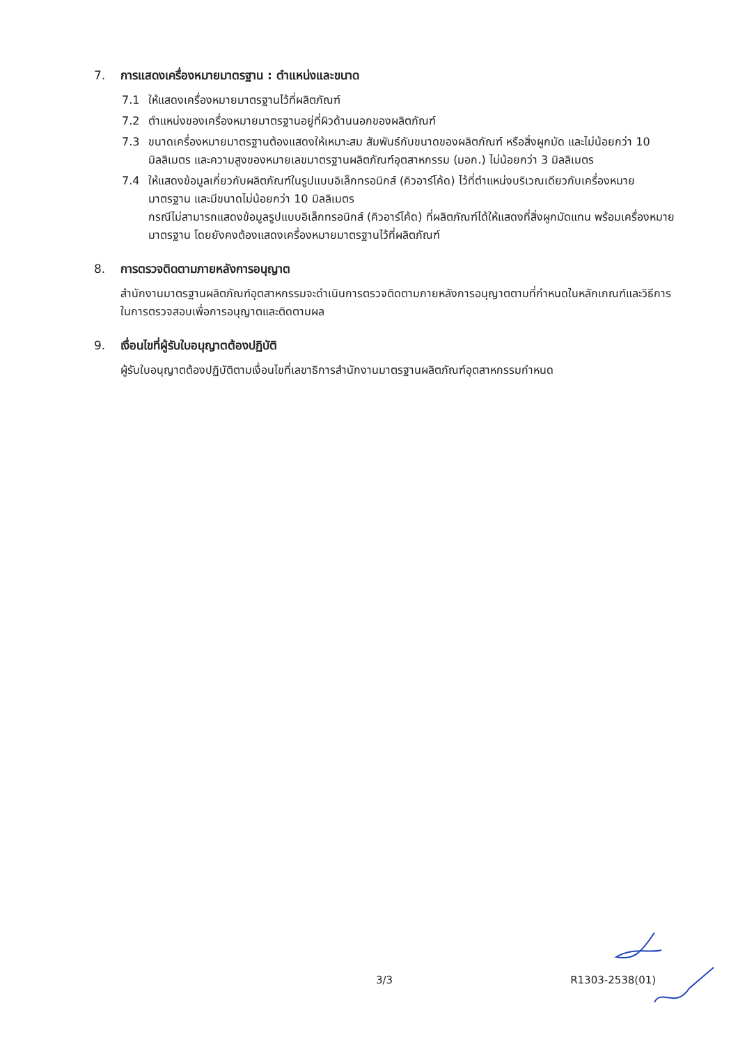7. การแสดงเครื่องหมายมาตรฐาน : ตำแหน่งและขนาด
7.1 ให้แสดงเครื่องหมายมาตรฐานไว้ที่ผลิตภัณฑ์
7.2 ตำแหน่งของเครื่องหมายมาตรฐานอยู่ที่ผิวด้านนอกของผลิตภัณฑ์
7.3 ขนาดเครื่องหมายมาตรฐานต้องแสดงให้เหมาะสม สัมพันธ์กับขนาดของผลิตภัณฑ์ หรือสิ่งผูกมัด และไม่น้อยกว่า 10 มิลลิเมตร และความสูงของหมายเลขมาตรฐานผลิตภัณฑ์อุตสาหกรรม (มอก.) ไม่น้อยกว่า 3 มิลลิเมตร
7.4 ให้แสดงข้อมูลเกี่ยวกับผลิตภัณฑ์ในรูปแบบอิเล็กทรอนิกส์ (คิวอาร์โค้ด) ไว้ที่ตำแหน่งบริเวณเดียวกับเครื่องหมายมาตรฐาน และมีขนาดไม่น้อยกว่า 10 มิลลิเมตร
กรณีไม่สามารถแสดงข้อมูลรูปแบบอิเล็กทรอนิกส์ (คิวอาร์โค้ด) ที่ผลิตภัณฑ์ได้ให้แสดงที่สิ่งผูกมัดแทน พร้อมเครื่องหมายมาตรฐาน โดยยังคงต้องแสดงเครื่องหมายมาตรฐานไว้ที่ผลิตภัณฑ์
8. การตรวจติดตามภายหลังการอนุญาต
สำนักงานมาตรฐานผลิตภัณฑ์อุตสาหกรรมจะดำเนินการตรวจติดตามภายหลังการอนุญาตตามที่กำหนดในหลักเกณฑ์และวิธีการในการตรวจสอบเพื่อการอนุญาตและติดตามผล
9. เงื่อนไขที่ผู้รับใบอนุญาตต้องปฏิบัติ
ผู้รับใบอนุญาตต้องปฏิบัติตามเงื่อนไขที่เลขาธิการสำนักงานมาตรฐานผลิตภัณฑ์อุตสาหกรรมกำหนด
3/3 R1303-2538(01)